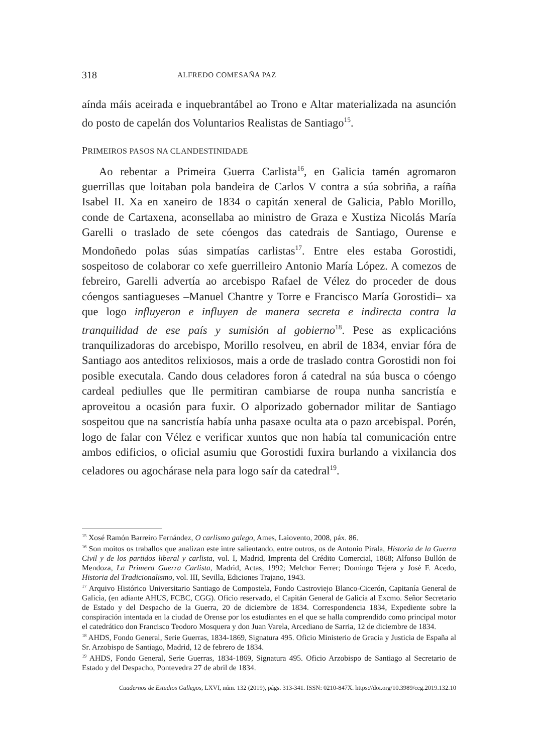318 ALFREDO COMESAÑA PAZ
aínda máis aceirada e inquebrantábel ao Trono e Altar materializada na asunción do posto de capelán dos Voluntarios Realistas de Santiago<sup>15</sup>.
PRIMEIROS PASOS NA CLANDESTINIDADE
Ao rebentar a Primeira Guerra Carlista<sup>16</sup>, en Galicia tamén agromaron guerrillas que loitaban pola bandeira de Carlos V contra a súa sobriña, a raíña Isabel II. Xa en xaneiro de 1834 o capitán xeneral de Galicia, Pablo Morillo, conde de Cartaxena, aconsellaba ao ministro de Graza e Xustiza Nicolás María Garelli o traslado de sete cóengos das catedrais de Santiago, Ourense e Mondoñedo polas súas simpatías carlistas<sup>17</sup>. Entre eles estaba Gorostidi, sospeitoso de colaborar co xefe guerrilleiro Antonio María López. A comezos de febreiro, Garelli advertía ao arcebispo Rafael de Vélez do proceder de dous cóengos santiagueses –Manuel Chantre y Torre e Francisco María Gorostidi– xa que logo influyeron e influyen de manera secreta e indirecta contra la tranquilidad de ese país y sumisión al gobierno<sup>18</sup>. Pese as explicacións tranquilizadoras do arcebispo, Morillo resolveu, en abril de 1834, enviar fóra de Santiago aos anteditos relixiosos, mais a orde de traslado contra Gorostidi non foi posible executala. Cando dous celadores foron á catedral na súa busca o cóengo cardeal pediulles que lle permitiran cambiarse de roupa nunha sancristía e aproveitou a ocasión para fuxir. O alporizado gobernador militar de Santiago sospeitou que na sancristía había unha pasaxe oculta ata o pazo arcebispal. Porén, logo de falar con Vélez e verificar xuntos que non había tal comunicación entre ambos edificios, o oficial asumiu que Gorostidi fuxira burlando a vixilancia dos celadores ou agochárase nela para logo saír da catedral<sup>19</sup>.
<sup>15</sup> Xosé Ramón Barreiro Fernández, O carlismo galego, Ames, Laiovento, 2008, páx. 86.
<sup>16</sup> Son moitos os traballos que analizan este intre salientando, entre outros, os de Antonio Pirala, Historia de la Guerra Civil y de los partidos liberal y carlista, vol. I, Madrid, Imprenta del Crédito Comercial, 1868; Alfonso Bullón de Mendoza, La Primera Guerra Carlista, Madrid, Actas, 1992; Melchor Ferrer; Domingo Tejera y José F. Acedo, Historia del Tradicionalismo, vol. III, Sevilla, Ediciones Trajano, 1943.
<sup>17</sup> Arquivo Histórico Universitario Santiago de Compostela, Fondo Castroviejo Blanco-Cicerón, Capitanía General de Galicia, (en adiante AHUS, FCBC, CGG). Oficio reservado, el Capitán General de Galicia al Excmo. Señor Secretario de Estado y del Despacho de la Guerra, 20 de diciembre de 1834. Correspondencia 1834, Expediente sobre la conspiración intentada en la ciudad de Orense por los estudiantes en el que se halla comprendido como principal motor el catedrático don Francisco Teodoro Mosquera y don Juan Varela, Arcediano de Sarria, 12 de diciembre de 1834.
<sup>18</sup> AHDS, Fondo General, Serie Guerras, 1834-1869, Signatura 495. Oficio Ministerio de Gracia y Justicia de España al Sr. Arzobispo de Santiago, Madrid, 12 de febrero de 1834.
<sup>19</sup> AHDS, Fondo General, Serie Guerras, 1834-1869, Signatura 495. Oficio Arzobispo de Santiago al Secretario de Estado y del Despacho, Pontevedra 27 de abril de 1834.
Cuadernos de Estudios Gallegos, LXVI, núm. 132 (2019), págs. 313-341. ISSN: 0210-847X. https://doi.org/10.3989/ceg.2019.132.10